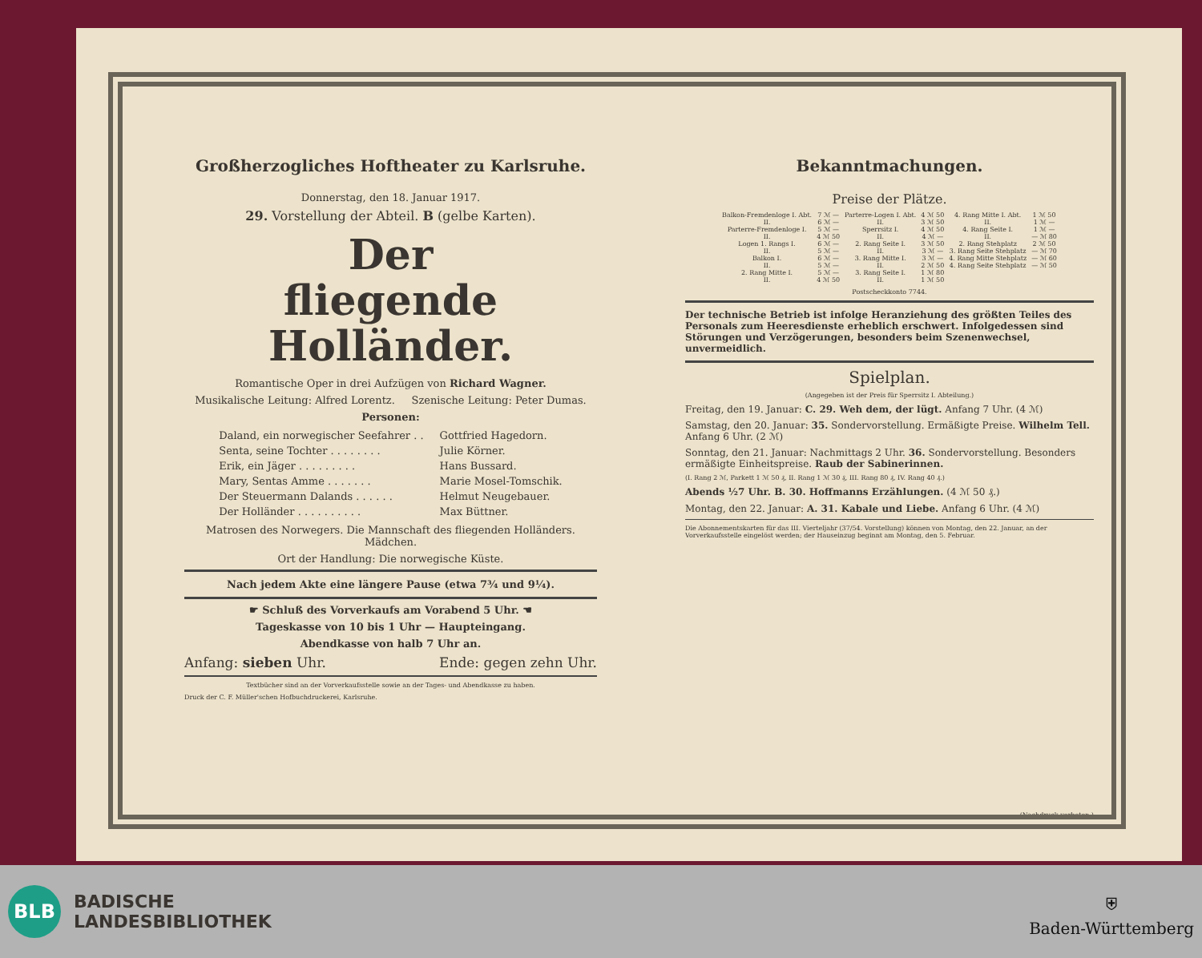Großherzogliches Hoftheater zu Karlsruhe.
Donnerstag, den 18. Januar 1917.
29. Vorstellung der Abteil. B (gelbe Karten).
Der
fliegende Holländer.
Romantische Oper in drei Aufzügen von Richard Wagner.
Musikalische Leitung: Alfred Lorentz. Szenische Leitung: Peter Dumas.
Personen:
| Daland, ein norwegischer Seefahrer . . | Gottfried Hagedorn. |
| Senta, seine Tochter . . . . . . . . | Julie Körner. |
| Erik, ein Jäger . . . . . . . . . | Hans Bussard. |
| Mary, Sentas Amme . . . . . . . | Marie Mosel-Tomschik. |
| Der Steuermann Dalands . . . . . . | Helmut Neugebauer. |
| Der Holländer . . . . . . . . . . | Max Büttner. |
Matrosen des Norwegers. Die Mannschaft des fliegenden Holländers. Mädchen.
Ort der Handlung: Die norwegische Küste.
Nach jedem Akte eine längere Pause (etwa 7¾ und 9¼).
☛ Schluß des Vorverkaufs am Vorabend 5 Uhr. ☚
Tageskasse von 10 bis 1 Uhr — Haupteingang.
Abendkasse von halb 7 Uhr an.
Anfang: sieben Uhr. Ende: gegen zehn Uhr.
Textbücher sind an der Vorverkaufsstelle sowie an der Tages- und Abendkasse zu haben.
Druck der C. F. Müller'schen Hofbuchdruckerei, Karlsruhe.
Bekanntmachungen.
Preise der Plätze.
| Balkon-Fremdenloge I. Abt. | 7 ℳ — | Parterre-Logen I. Abt. | 4 ℳ 50 | 4. Rang Mitte I. Abt. | 1 ℳ 50 |
| II. | 6 ℳ — | II. | 3 ℳ 50 | II. | 1 ℳ — |
| Parterre-Fremdenloge I. | 5 ℳ — | Sperrsitz I. | 4 ℳ 50 | 4. Rang Seite I. | 1 ℳ — |
| II. | 4 ℳ 50 | II. | 4 ℳ — | II. | — ℳ 80 |
| Logen 1. Rangs I. | 6 ℳ — | 2. Rang Seite I. | 3 ℳ 50 | 2. Rang Stehplatz | 2 ℳ 50 |
| II. | 5 ℳ — | II. | 3 ℳ — | 3. Rang Seite Stehplatz | — ℳ 70 |
| Balkon I. | 6 ℳ — | 3. Rang Mitte I. | 3 ℳ — | 4. Rang Mitte Stehplatz | — ℳ 60 |
| II. | 5 ℳ — | II. | 2 ℳ 50 | 4. Rang Seite Stehplatz | — ℳ 50 |
| 2. Rang Mitte I. | 5 ℳ — | 3. Rang Seite I. | 1 ℳ 80 | | |
| II. | 4 ℳ 50 | II. | 1 ℳ 50 | | |
Postscheckkonto 7744.
Der technische Betrieb ist infolge Heranziehung des größten Teiles des Personals zum Heeresdienste erheblich erschwert. Infolgedessen sind Störungen und Verzögerungen, besonders beim Szenenwechsel, unvermeidlich.
Spielplan.
(Angegeben ist der Preis für Sperrsitz I. Abteilung.)
Freitag, den 19. Januar: C. 29. Weh dem, der lügt. Anfang 7 Uhr. (4 ℳ)
Samstag, den 20. Januar: 35. Sondervorstellung. Ermäßigte Preise. Wilhelm Tell. Anfang 6 Uhr. (2 ℳ)
Sonntag, den 21. Januar: Nachmittags 2 Uhr. 36. Sondervorstellung. Besonders ermäßigte Einheitspreise. Raub der Sabinerinnen.
(I. Rang 2 ℳ, Parkett 1 ℳ 50 ₰, II. Rang 1 ℳ 30 ₰, III. Rang 80 ₰, IV. Rang 40 ₰.)
Abends ½7 Uhr. B. 30. Hoffmanns Erzählungen. (4 ℳ 50 ₰.)
Montag, den 22. Januar: A. 31. Kabale und Liebe. Anfang 6 Uhr. (4 ℳ)
Die Abonnementskarten für das III. Vierteljahr (37/54. Vorstellung) können von Montag, den 22. Januar, an der Vorverkaufsstelle eingelöst werden; der Hauseinzug beginnt am Montag, den 5. Februar.
(Nachdruck verboten.)
BLB
BADISCHE
LANDESBIBLIOTHEK
⛨
Baden-Württemberg